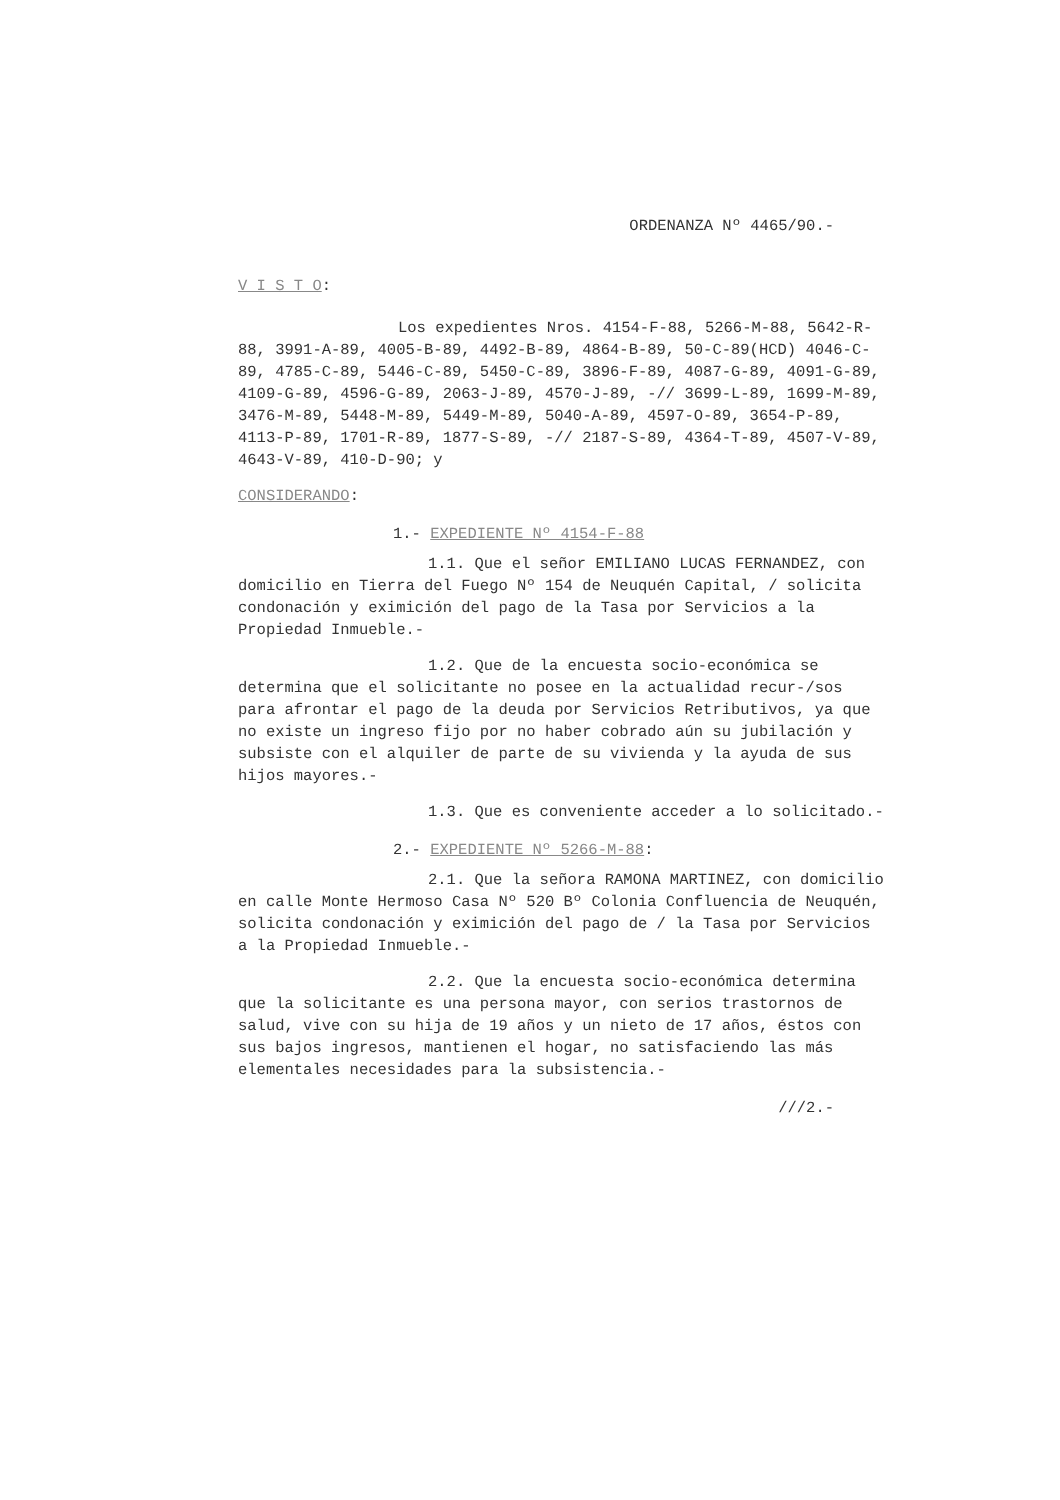ORDENANZA Nº 4465/90.-
V I S T O:
Los expedientes Nros. 4154-F-88, 5266-M-88, 5642-R-88, 3991-A-89, 4005-B-89, 4492-B-89, 4864-B-89, 50-C-89(HCD) 4046-C-89, 4785-C-89, 5446-C-89, 5450-C-89, 3896-F-89, 4087-G-89, 4091-G-89, 4109-G-89, 4596-G-89, 2063-J-89, 4570-J-89, -// 3699-L-89, 1699-M-89, 3476-M-89, 5448-M-89, 5449-M-89, 5040-A-89, 4597-O-89, 3654-P-89, 4113-P-89, 1701-R-89, 1877-S-89, -// 2187-S-89, 4364-T-89, 4507-V-89, 4643-V-89, 410-D-90; y
CONSIDERANDO:
1.- EXPEDIENTE Nº 4154-F-88
1.1. Que el señor EMILIANO LUCAS FERNANDEZ, con domicilio en Tierra del Fuego Nº 154 de Neuquén Capital, / solicita condonación y eximición del pago de la Tasa por Servicios a la Propiedad Inmueble.-
1.2. Que de la encuesta socio-económica se determina que el solicitante no posee en la actualidad recur-/sos para afrontar el pago de la deuda por Servicios Retributivos, ya que no existe un ingreso fijo por no haber cobrado aún su jubilación y subsiste con el alquiler de parte de su vivienda y la ayuda de sus hijos mayores.-
1.3. Que es conveniente acceder a lo solicitado.-
2.- EXPEDIENTE Nº 5266-M-88:
2.1. Que la señora RAMONA MARTINEZ, con domicilio en calle Monte Hermoso Casa Nº 520 Bº Colonia Confluencia de Neuquén, solicita condonación y eximición del pago de / la Tasa por Servicios a la Propiedad Inmueble.-
2.2. Que la encuesta socio-económica determina que la solicitante es una persona mayor, con serios trastornos de salud, vive con su hija de 19 años y un nieto de 17 años, éstos con sus bajos ingresos, mantienen el hogar, no satisfaciendo las más elementales necesidades para la subsistencia.-
///2.-